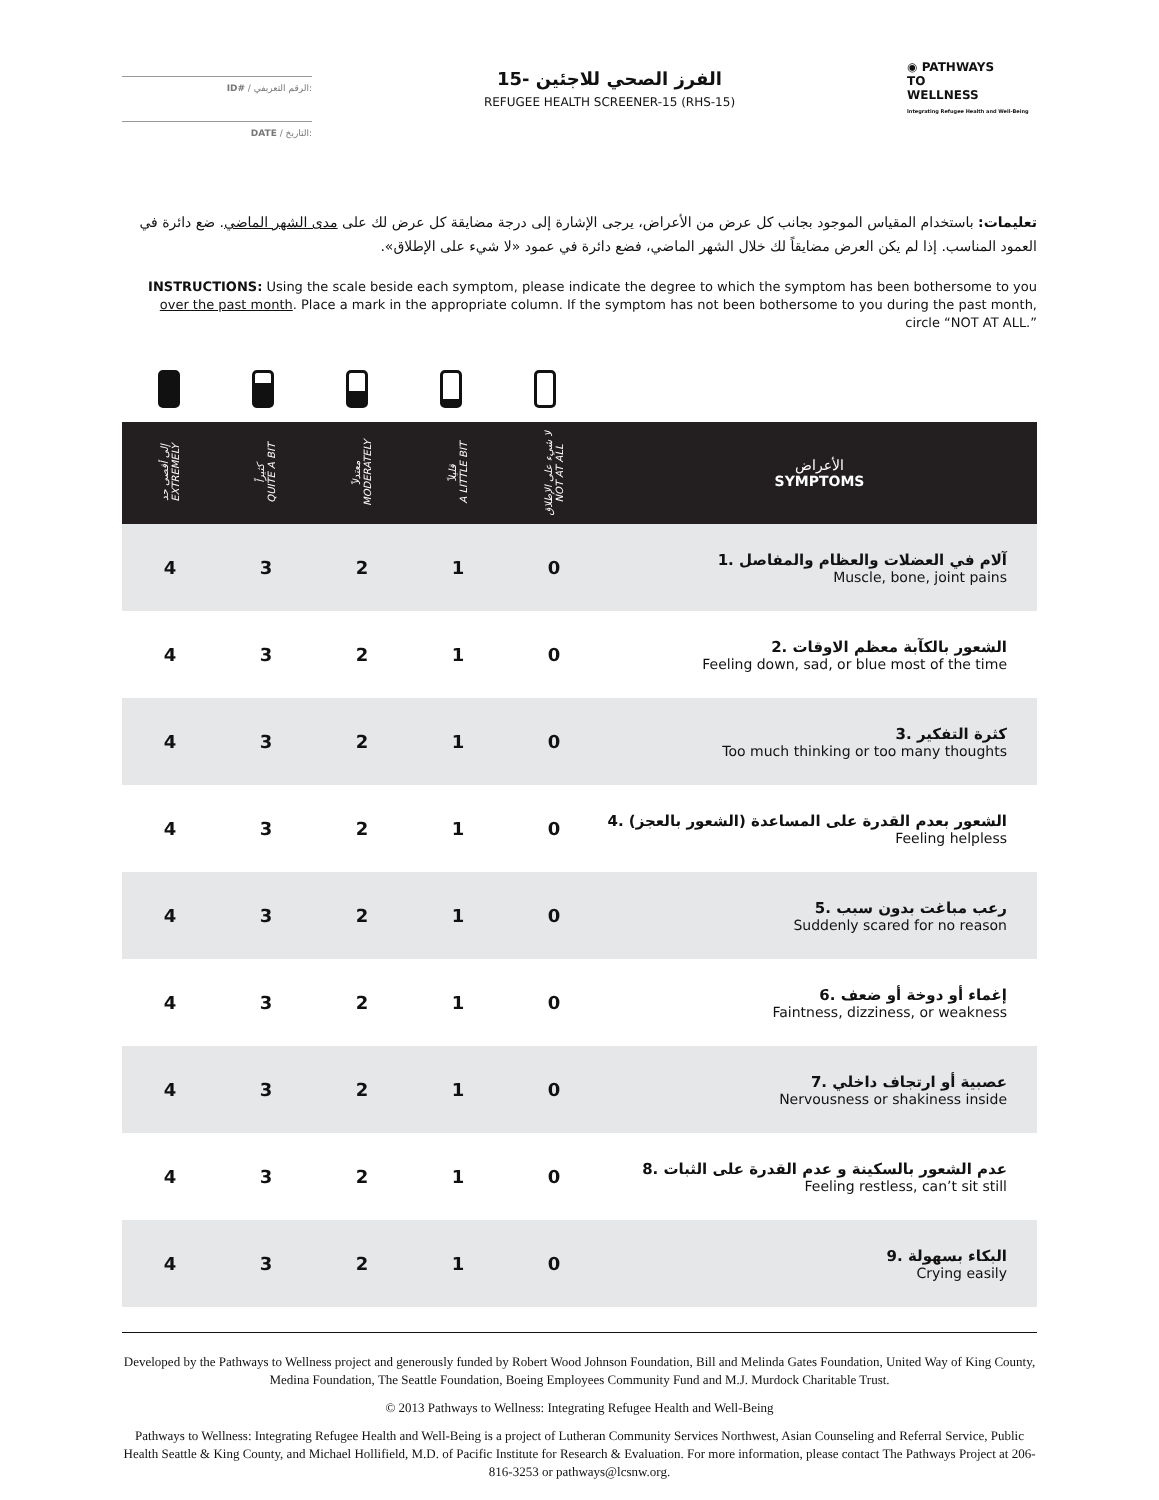ID# / الرقم التعريفي:
DATE / التاريخ:
الفرز الصحي للاجئين -15
REFUGEE HEALTH SCREENER-15 (RHS-15)
◉ PATHWAYS
TO
WELLNESS
Integrating Refugee Health and Well-Being
تعليمات: باستخدام المقياس الموجود بجانب كل عرض من الأعراض، يرجى الإشارة إلى درجة مضايقة كل عرض لك على مدى الشهر الماضي. ضع دائرة في العمود المناسب. إذا لم يكن العرض مضايقاً لك خلال الشهر الماضي، فضع دائرة في عمود «لا شيء على الإطلاق».
INSTRUCTIONS: Using the scale beside each symptom, please indicate the degree to which the symptom has been bothersome to you over the past month. Place a mark in the appropriate column. If the symptom has not been bothersome to you during the past month, circle “NOT AT ALL.”
| إلى أقصى حد EXTREMELY | كثيراً QUITE A BIT | معتدلاً MODERATELY | قليلاً A LITTLE BIT | لا شيء على الإطلاق NOT AT ALL | الأعراض SYMPTOMS |
| --- | --- | --- | --- | --- | --- |
| 4 | 3 | 2 | 1 | 0 | 1. آلام في العضلات والعظام والمفاصل Muscle, bone, joint pains |
| 4 | 3 | 2 | 1 | 0 | 2. الشعور بالكآبة معظم الاوقات Feeling down, sad, or blue most of the time |
| 4 | 3 | 2 | 1 | 0 | 3. كثرة التفكير Too much thinking or too many thoughts |
| 4 | 3 | 2 | 1 | 0 | 4. الشعور بعدم القدرة على المساعدة (الشعور بالعجز) Feeling helpless |
| 4 | 3 | 2 | 1 | 0 | 5. رعب مباغت بدون سبب Suddenly scared for no reason |
| 4 | 3 | 2 | 1 | 0 | 6. إغماء أو دوخة أو ضعف Faintness, dizziness, or weakness |
| 4 | 3 | 2 | 1 | 0 | 7. عصبية أو ارتجاف داخلي Nervousness or shakiness inside |
| 4 | 3 | 2 | 1 | 0 | 8. عدم الشعور بالسكينة و عدم القدرة على الثبات Feeling restless, can’t sit still |
| 4 | 3 | 2 | 1 | 0 | 9. البكاء بسهولة Crying easily |
Developed by the Pathways to Wellness project and generously funded by Robert Wood Johnson Foundation, Bill and Melinda Gates Foundation, United Way of King County, Medina Foundation, The Seattle Foundation, Boeing Employees Community Fund and M.J. Murdock Charitable Trust.
© 2013 Pathways to Wellness: Integrating Refugee Health and Well-Being
Pathways to Wellness: Integrating Refugee Health and Well-Being is a project of Lutheran Community Services Northwest, Asian Counseling and Referral Service, Public Health Seattle & King County, and Michael Hollifield, M.D. of Pacific Institute for Research & Evaluation. For more information, please contact The Pathways Project at 206-816-3253 or pathways@lcsnw.org.